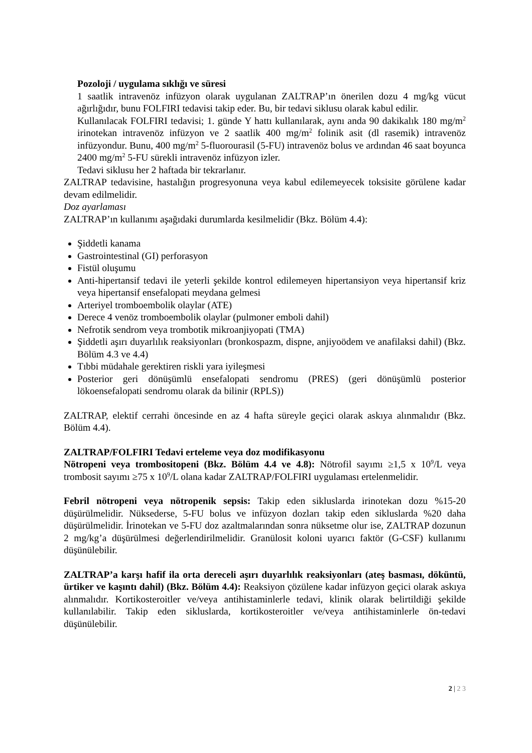Pozoloji / uygulama sıklığı ve süresi
1 saatlik intravenöz infüzyon olarak uygulanan ZALTRAP’ın önerilen dozu 4 mg/kg vücut ağırlığıdır, bunu FOLFIRI tedavisi takip eder. Bu, bir tedavi siklusu olarak kabul edilir.
Kullanılacak FOLFIRI tedavisi; 1. günde Y hattı kullanılarak, aynı anda 90 dakikalık 180 mg/m<sup>2</sup> irinotekan intravenöz infüzyon ve 2 saatlik 400 mg/m<sup>2</sup> folinik asit (dl rasemik) intravenöz infüzyondur. Bunu, 400 mg/m<sup>2</sup> 5-fluorourasil (5-FU) intravenöz bolus ve ardından 46 saat boyunca 2400 mg/m<sup>2</sup> 5-FU sürekli intravenöz infüzyon izler.
Tedavi siklusu her 2 haftada bir tekrarlanır.
ZALTRAP tedavisine, hastalığın progresyonuna veya kabul edilemeyecek toksisite görülene kadar devam edilmelidir.
Doz ayarlaması
ZALTRAP’ın kullanımı aşağıdaki durumlarda kesilmelidir (Bkz. Bölüm 4.4):
Şiddetli kanama
Gastrointestinal (GI) perforasyon
Fistül oluşumu
Anti-hipertansif tedavi ile yeterli şekilde kontrol edilemeyen hipertansiyon veya hipertansif kriz veya hipertansif ensefalopati meydana gelmesi
Arteriyel tromboembolik olaylar (ATE)
Derece 4 venöz tromboembolik olaylar (pulmoner emboli dahil)
Nefrotik sendrom veya trombotik mikroanjiyopati (TMA)
Şiddetli aşırı duyarlılık reaksiyonları (bronkospazm, dispne, anjiyoödem ve anafilaksi dahil) (Bkz. Bölüm 4.3 ve 4.4)
Tıbbi müdahale gerektiren riskli yara iyileşmesi
Posterior geri dönüşümlü ensefalopati sendromu (PRES) (geri dönüşümlü posterior lökoensefalopati sendromu olarak da bilinir (RPLS))
ZALTRAP, elektif cerrahi öncesinde en az 4 hafta süreyle geçici olarak askıya alınmalıdır (Bkz. Bölüm 4.4).
ZALTRAP/FOLFIRI Tedavi erteleme veya doz modifikasyonu
Nötropeni veya trombositopeni (Bkz. Bölüm 4.4 ve 4.8): Nötrofil sayımı ≥1,5 x 10<sup>9</sup>/L veya trombosit sayımı ≥75 x 10<sup>9</sup>/L olana kadar ZALTRAP/FOLFIRI uygulaması ertelenmelidir.
Febril nötropeni veya nötropenik sepsis: Takip eden sikluslarda irinotekan dozu %15-20 düşürülmelidir. Nüksederse, 5-FU bolus ve infüzyon dozları takip eden sikluslarda %20 daha düşürülmelidir. İrinotekan ve 5-FU doz azaltmalarından sonra nüksetme olur ise, ZALTRAP dozunun 2 mg/kg’a düşürülmesi değerlendirilmelidir. Granülosit koloni uyarıcı faktör (G-CSF) kullanımı düşünülebilir.
ZALTRAP’a karşı hafif ila orta dereceli aşırı duyarlılık reaksiyonları (ateş basması, döküntü, ürtiker ve kaşıntı dahil) (Bkz. Bölüm 4.4): Reaksiyon çözülene kadar infüzyon geçici olarak askıya alınmalıdır. Kortikosteroitler ve/veya antihistaminlerle tedavi, klinik olarak belirtildiği şekilde kullanılabilir. Takip eden sikluslarda, kortikosteroitler ve/veya antihistaminlerle ön-tedavi düşünülebilir.
2 | 2 3